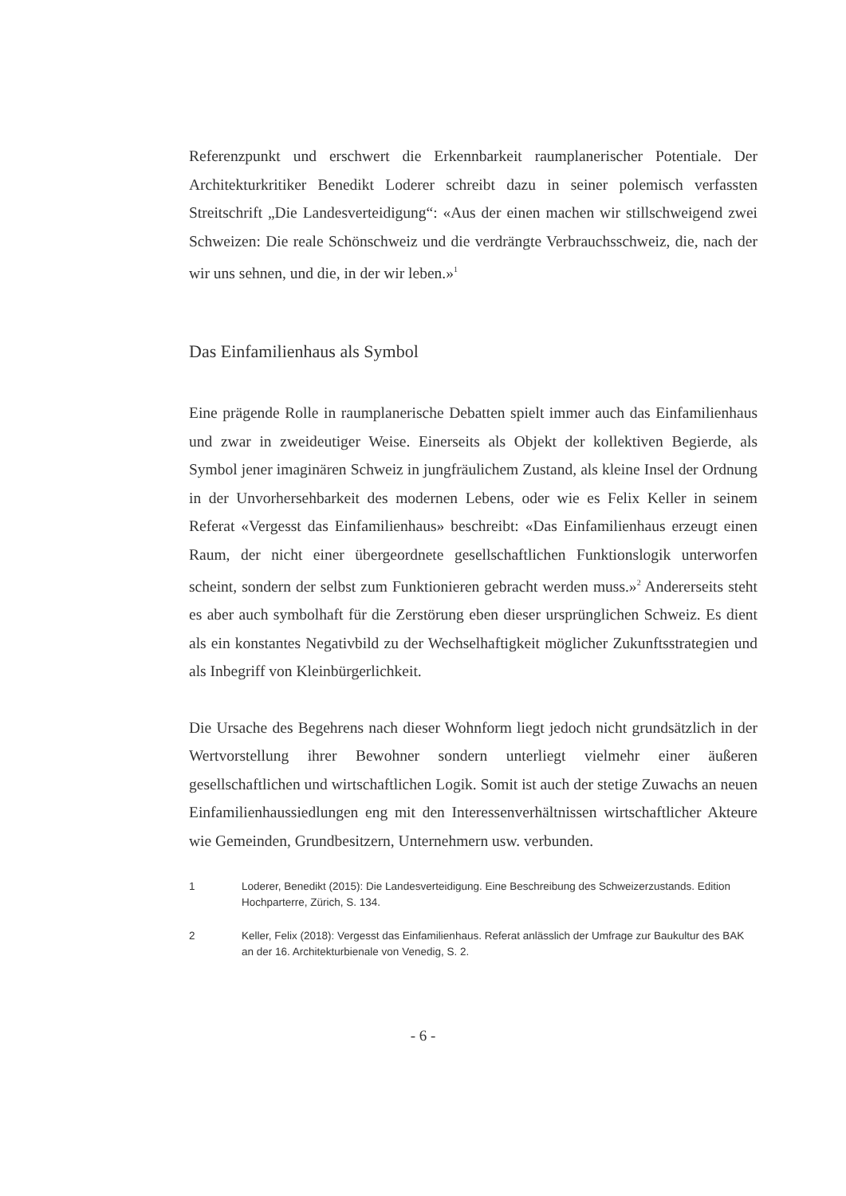Referenzpunkt und erschwert die Erkennbarkeit raumplanerischer Potentiale. Der Architekturkritiker Benedikt Loderer schreibt dazu in seiner polemisch verfassten Streitschrift „Die Landesverteidigung“: «Aus der einen machen wir stillschweigend zwei Schweizen: Die reale Schönschweiz und die verdrängte Verbrauchsschweiz, die, nach der wir uns sehnen, und die, in der wir leben.»<sup>1</sup>
Das Einfamilienhaus als Symbol
Eine prägende Rolle in raumplanerische Debatten spielt immer auch das Einfamilienhaus und zwar in zweideutiger Weise. Einerseits als Objekt der kollektiven Begierde, als Symbol jener imaginären Schweiz in jungfräulichem Zustand, als kleine Insel der Ordnung in der Unvorhersehbarkeit des modernen Lebens, oder wie es Felix Keller in seinem Referat «Vergesst das Einfamilienhaus» beschreibt: «Das Einfamilienhaus erzeugt einen Raum, der nicht einer übergeordnete gesellschaftlichen Funktionslogik unterworfen scheint, sondern der selbst zum Funktionieren gebracht werden muss.»<sup>2</sup> Andererseits steht es aber auch symbolhaft für die Zerstörung eben dieser ursprünglichen Schweiz. Es dient als ein konstantes Negativbild zu der Wechselhaftigkeit möglicher Zukunftsstrategien und als Inbegriff von Kleinbürgerlichkeit.
Die Ursache des Begehrens nach dieser Wohnform liegt jedoch nicht grundsätzlich in der Wertvorstellung ihrer Bewohner sondern unterliegt vielmehr einer äußeren gesellschaftlichen und wirtschaftlichen Logik. Somit ist auch der stetige Zuwachs an neuen Einfamilienhaussiedlungen eng mit den Interessenverhältnissen wirtschaftlicher Akteure wie Gemeinden, Grundbesitzern, Unternehmern usw. verbunden.
1 Loderer, Benedikt (2015): Die Landesverteidigung. Eine Beschreibung des Schweizerzustands. Edition Hochparterre, Zürich, S. 134.
2 Keller, Felix (2018): Vergesst das Einfamilienhaus. Referat anlässlich der Umfrage zur Baukultur des BAK an der 16. Architekturbienale von Venedig, S. 2.
- 6 -